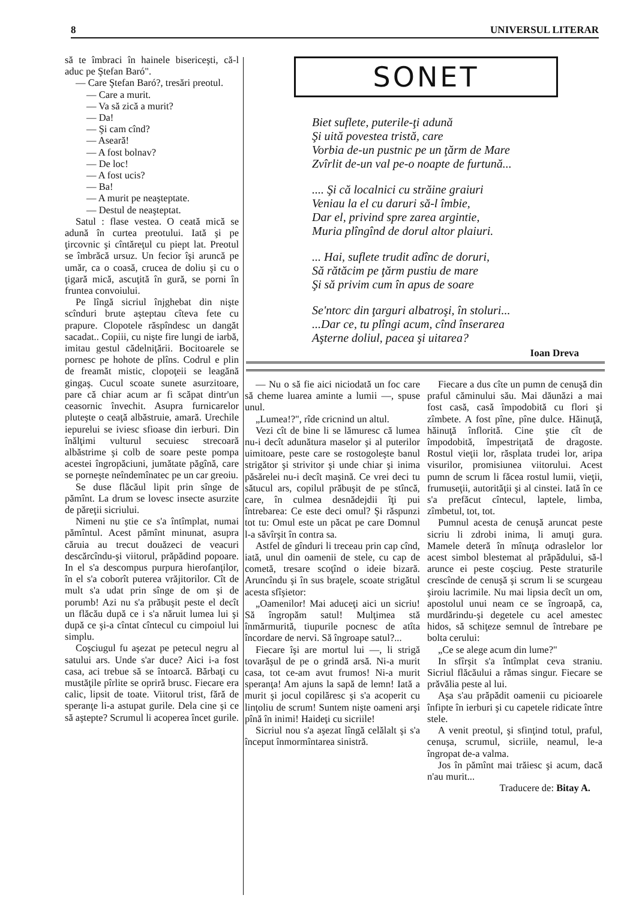8 UNIVERSUL LITERAR
să te îmbraci în hainele bisericeşti, că-l aduc pe Ştefan Baró".
— Care Ştefan Baró?, tresări preotul.
— Care a murit.
— Va să zică a murit?
— Da!
— Şi cam cînd?
— Aseară!
— A fost bolnav?
— De loc!
— A fost ucis?
— Ba!
— A murit pe neaşteptate.
— Destul de neaşteptat.
Satul : flase vestea. O ceată mică se adună în curtea preotului. Iată şi pe ţircovnic şi cîntăreţul cu piept lat. Preotul se îmbrăcă ursuz. Un fecior îşi aruncă pe umăr, ca o coasă, crucea de doliu şi cu o ţigară mică, ascuţită în gură, se porni în fruntea convoiului.
Pe lîngă sicriul înjghebat din nişte scînduri brute aşteptau cîteva fete cu prapure. Clopotele răspîndesc un dangăt sacadat.. Copiii, cu nişte fire lungi de iarbă, imitau gestul cădelniţării. Bocitoarele se pornesc pe hohote de plîns. Codrul e plin de freamăt mistic, clopoţeii se leagănă gingaş. Cucul scoate sunete asurzitoare, pare că chiar acum ar fi scăpat dintr'un ceasornic învechit. Asupra furnicarelor pluteşte o ceaţă albăstruie, amară. Urechile iepurelui se iviesc sfioase din ierburi. Din înălţimi vulturul secuiesc strecoară albăstrime şi colb de soare peste pompa acestei îngropăciuni, jumătate păgînă, care se porneşte neîndemînatec pe un car greoiu.
Se duse flăcăul lipit prin sînge de pămînt. La drum se lovesc insecte asurzite de păreţii sicriului.
Nimeni nu ştie ce s'a întîmplat, numai pămîntul. Acest pămînt minunat, asupra căruia au trecut douăzeci de veacuri descărcîndu-şi viitorul, prăpădind popoare. In el s'a descompus purpura hierofanţilor, în el s'a coborît puterea vrăjitorilor. Cît de mult s'a udat prin sînge de om şi de porumb! Azi nu s'a prăbuşit peste el decît un flăcău după ce i s'a năruit lumea lui şi după ce şi-a cîntat cîntecul cu cimpoiul lui simplu.
Coşciugul fu aşezat pe petecul negru al satului ars. Unde s'ar duce? Aici i-a fost casa, aci trebue să se întoarcă. Bărbaţi cu mustăţile pîrlite se opriră brusc. Fiecare era calic, lipsit de toate. Viitorul trist, fără de speranţe li-a astupat gurile. Dela cine şi ce să aştepte? Scrumul li acoperea încet gurile.
SONET
Biet suflete, puterile-ţi adună
Şi uită povestea tristă, care
Vorbia de-un pustnic pe un ţărm de Mare
Zvîrlit de-un val pe-o noapte de furtună...
.... Şi că localnici cu străine graiuri
Veniau la el cu daruri să-l îmbie,
Dar el, privind spre zarea argintie,
Muria plîngînd de dorul altor plaiuri.
... Hai, suflete trudit adînc de doruri,
Să rătăcim pe ţărm pustiu de mare
Şi să privim cum în apus de soare
Se'ntorc din ţarguri albatroşi, în stoluri...
...Dar ce, tu plîngi acum, cînd înserarea
Aşterne doliul, pacea şi uitarea?
Ioan Dreva
— Nu o să fie aici niciodată un foc care să cheme luarea aminte a lumii —, spuse unul.
„Lumea!?", rîde cricnind un altul.
Vezi cît de bine li se lămuresc că lumea nu-i decît adunătura maselor şi al puterilor uimitoare, peste care se rostogoleşte banul strigător şi strivitor şi unde chiar şi inima păsărelei nu-i decît maşină. Ce vrei deci tu sătucul ars, copilul prăbuşit de pe stîncă, care, în culmea desnădejdii îţi pui întrebarea: Ce este deci omul? Şi răspunzi tot tu: Omul este un păcat pe care Domnul l-a săvîrşit în contra sa.
Astfel de gînduri li treceau prin cap cînd, iată, unul din oamenii de stele, cu cap de cometă, tresare scoţînd o ideie bizară. Aruncîndu şi în sus braţele, scoate strigătul acesta sfîşietor:
„Oamenilor! Mai aduceţi aici un sicriu! Să îngropăm satul! Mulţimea stă înmărmurită, tiupurile pocnesc de atîta încordare de nervi. Să îngroape satul?...
Fiecare îşi are mortul lui —, li strigă tovarăşul de pe o grindă arsă. Ni-a murit casa, tot ce-am avut frumos! Ni-a murit speranţa! Am ajuns la sapă de lemn! Iată a murit şi jocul copilăresc şi s'a acoperit cu linţoliu de scrum! Suntem nişte oameni arşi pînă în inimi! Haideţi cu sicriile!
Sicriul nou s'a aşezat lîngă celălalt şi s'a început înmormîntarea sinistră.
Fiecare a dus cîte un pumn de cenuşă din praful căminului său. Mai dăunăzi a mai fost casă, casă împodobită cu flori şi zîmbete. A fost pîne, pîne dulce. Hăinuţă, hăinuţă înflorită. Cine ştie cît de împodobită, împestriţată de dragoste. Rostul vieţii lor, răsplata trudei lor, aripa visurilor, promisiunea viitorului. Acest pumn de scrum li făcea rostul lumii, vieţii, frumuseţii, autorităţii şi al cinstei. Iată în ce s'a prefăcut cîntecul, laptele, limba, zîmbetul, tot, tot.
Pumnul acesta de cenuşă aruncat peste sicriu li zdrobi inima, li amuţi gura. Mamele deteră în mînuţa odraslelor lor acest simbol blestemat al prăpădului, să-l arunce ei peste coşciug. Peste straturile crescînde de cenuşă şi scrum li se scurgeau şiroiu lacrimile. Nu mai lipsia decît un om, apostolul unui neam ce se îngroapă, ca, murdărindu-şi degetele cu acel amestec hidos, să schiţeze semnul de întrebare pe bolta cerului:
„Ce se alege acum din lume?"
In sfîrşit s'a întîmplat ceva straniu. Sicriul flăcăului a rămas singur. Fiecare se prăvălia peste al lui.
Aşa s'au prăpădit oamenii cu picioarele înfipte în ierburi şi cu capetele ridicate între stele.
A venit preotul, şi sfinţind totul, praful, cenuşa, scrumul, sicriile, neamul, le-a îngropat de-a valma.
Jos în pămînt mai trăiesc şi acum, dacă n'au murit...
Traducere de: Bitay A.